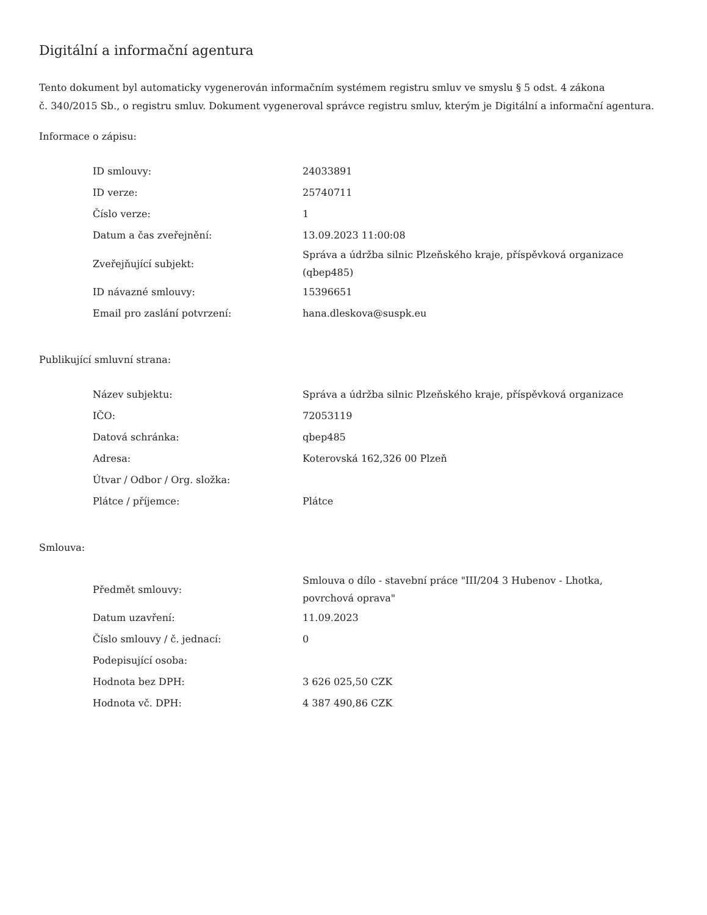Digitální a informační agentura
Tento dokument byl automaticky vygenerován informačním systémem registru smluv ve smyslu § 5 odst. 4 zákona
č. 340/2015 Sb., o registru smluv. Dokument vygeneroval správce registru smluv, kterým je Digitální a informační agentura.
Informace o zápisu:
| ID smlouvy: | 24033891 |
| ID verze: | 25740711 |
| Číslo verze: | 1 |
| Datum a čas zveřejnění: | 13.09.2023 11:00:08 |
| Zveřejňující subjekt: | Správa a údržba silnic Plzeňského kraje, příspěvková organizace (qbep485) |
| ID návazné smlouvy: | 15396651 |
| Email pro zaslání potvrzení: | hana.dleskova@suspk.eu |
Publikující smluvní strana:
| Název subjektu: | Správa a údržba silnic Plzeňského kraje, příspěvková organizace |
| IČO: | 72053119 |
| Datová schránka: | qbep485 |
| Adresa: | Koterovská 162,326 00 Plzeň |
| Útvar / Odbor / Org. složka: | |
| Plátce / příjemce: | Plátce |
Smlouva:
| Předmět smlouvy: | Smlouva o dílo - stavební práce "III/204 3 Hubenov - Lhotka, povrchová oprava" |
| Datum uzavření: | 11.09.2023 |
| Číslo smlouvy / č. jednací: | 0 |
| Podepisující osoba: | |
| Hodnota bez DPH: | 3 626 025,50 CZK |
| Hodnota vč. DPH: | 4 387 490,86 CZK |